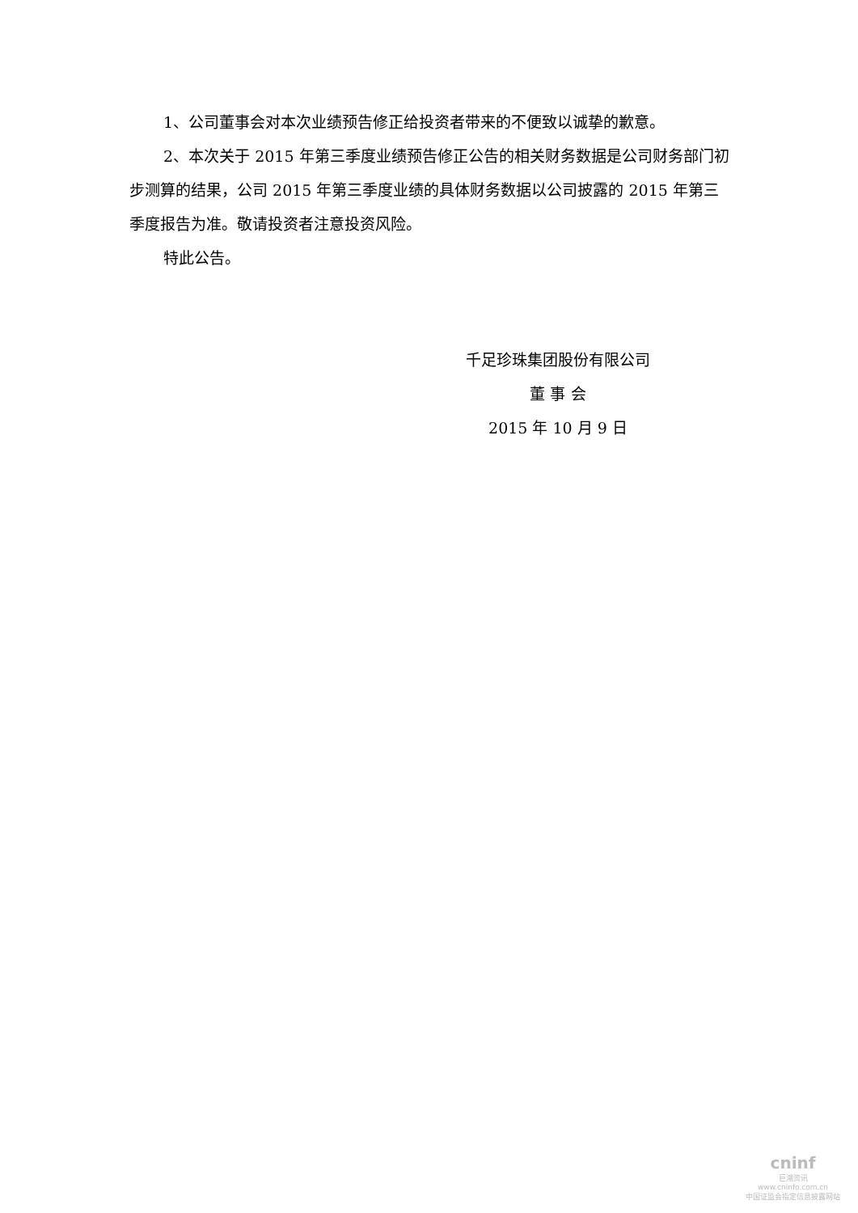1、公司董事会对本次业绩预告修正给投资者带来的不便致以诚挚的歉意。
2、本次关于 2015 年第三季度业绩预告修正公告的相关财务数据是公司财务部门初步测算的结果，公司 2015 年第三季度业绩的具体财务数据以公司披露的 2015 年第三季度报告为准。敬请投资者注意投资风险。
特此公告。
千足珍珠集团股份有限公司
董 事 会
2015 年 10 月 9 日
cninf
巨潮资讯
www.cninfo.com.cn
中国证监会指定信息披露网站